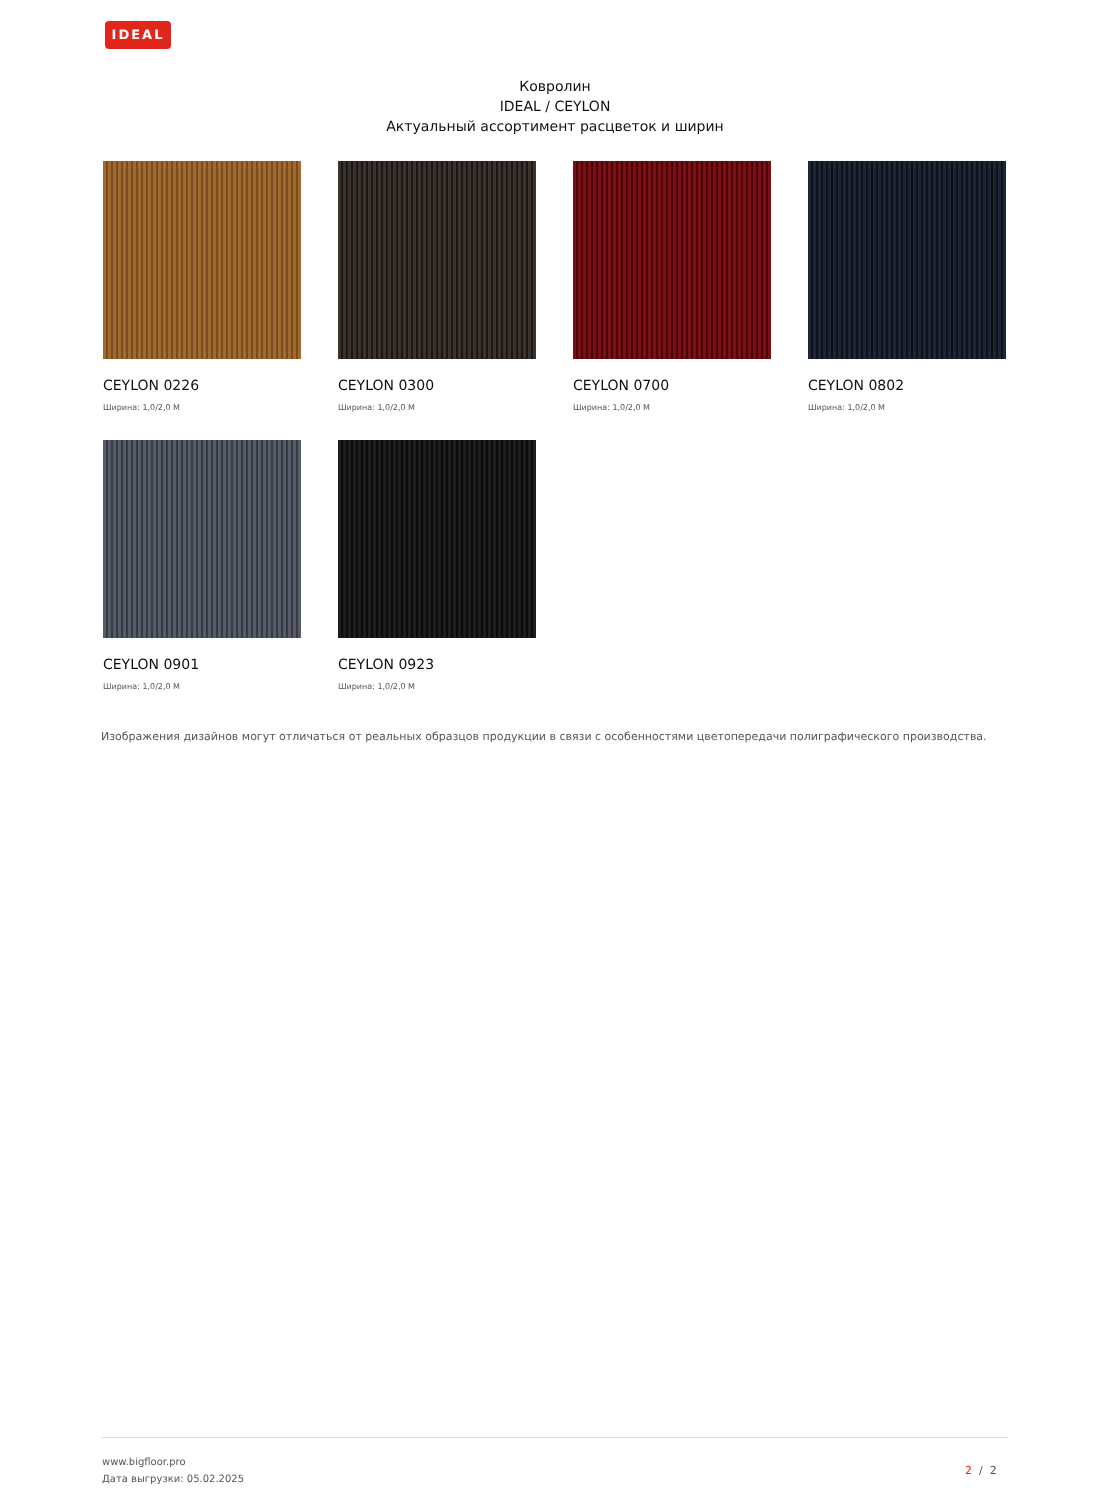IDEAL
Ковролин
IDEAL / CEYLON
Актуальный ассортимент расцветок и ширин
CEYLON 0226
Ширина: 1,0/2,0 М
CEYLON 0300
Ширина: 1,0/2,0 М
CEYLON 0700
Ширина: 1,0/2,0 М
CEYLON 0802
Ширина: 1,0/2,0 М
CEYLON 0901
Ширина: 1,0/2,0 М
CEYLON 0923
Ширина: 1,0/2,0 М
Изображения дизайнов могут отличаться от реальных образцов продукции в связи с особенностями цветопередачи полиграфического производства.
www.bigfloor.pro
Дата выгрузки: 05.02.2025
2 / 2